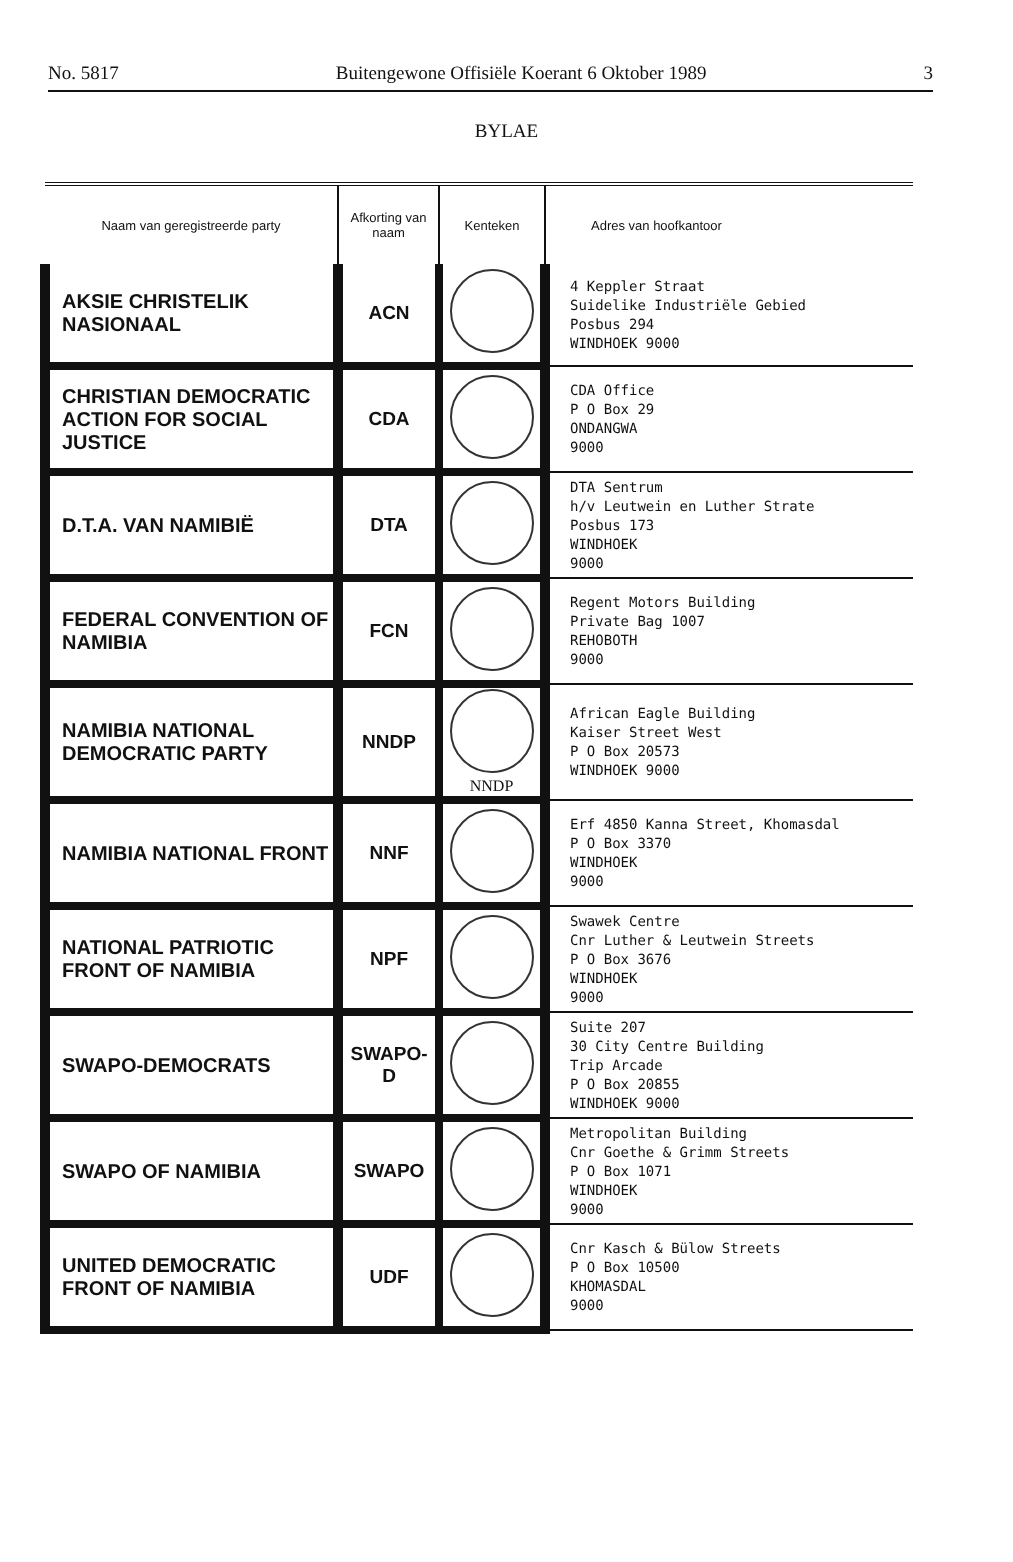No. 5817 Buitengewone Offisiële Koerant 6 Oktober 1989 3
BYLAE
| Naam van geregistreerde party | Afkorting van naam | Kenteken | Adres van hoofkantoor |
| --- | --- | --- | --- |
| AKSIE CHRISTELIK NASIONAAL | ACN | | 4 Keppler Straat Suidelike Industriële Gebied Posbus 294 WINDHOEK 9000 |
| CHRISTIAN DEMOCRATIC ACTION FOR SOCIAL JUSTICE | CDA | | CDA Office P O Box 29 ONDANGWA 9000 |
| D.T.A. VAN NAMIBIË | DTA | | DTA Sentrum h/v Leutwein en Luther Strate Posbus 173 WINDHOEK 9000 |
| FEDERAL CONVENTION OF NAMIBIA | FCN | | Regent Motors Building Private Bag 1007 REHOBOTH 9000 |
| NAMIBIA NATIONAL DEMOCRATIC PARTY | NNDP | NNDP | African Eagle Building Kaiser Street West P O Box 20573 WINDHOEK 9000 |
| NAMIBIA NATIONAL FRONT | NNF | | Erf 4850 Kanna Street, Khomasdal P O Box 3370 WINDHOEK 9000 |
| NATIONAL PATRIOTIC FRONT OF NAMIBIA | NPF | | Swawek Centre Cnr Luther & Leutwein Streets P O Box 3676 WINDHOEK 9000 |
| SWAPO-DEMOCRATS | SWAPO-D | | Suite 207 30 City Centre Building Trip Arcade P O Box 20855 WINDHOEK 9000 |
| SWAPO OF NAMIBIA | SWAPO | | Metropolitan Building Cnr Goethe & Grimm Streets P O Box 1071 WINDHOEK 9000 |
| UNITED DEMOCRATIC FRONT OF NAMIBIA | UDF | | Cnr Kasch & Bülow Streets P O Box 10500 KHOMASDAL 9000 |